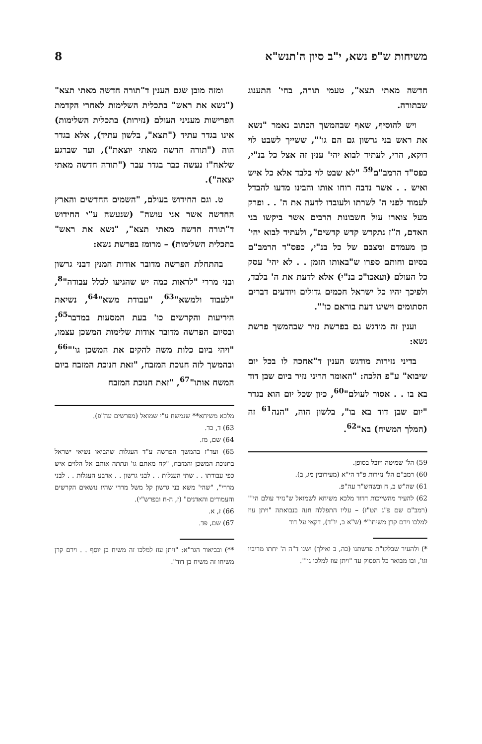משיחות ש"פ נשא, י"ב סיון ה'תנש"א 8
חדשה מאתי תצא", טעמי תורה, בחי' התענוג שבתורה.
ויש להוסיף, שאף שבהמשך הכתוב נאמר "נשא את ראש בני גרשון גם הם גו'", ששייך לשבט לוי דוקא, הרי, לעתיד לבוא יהי' ענין זה אצל כל בנ"י, כפס"ד הרמב"ם<sup>59</sup> "לא שבט לוי בלבד אלא כל איש ואיש . . אשר נדבה רוחו אותו והבינו מדעו להבדל לעמוד לפני ה' לשרתו ולעובדו לדעה את ה' . . ופרק מעל צוארו עול חשבונות הרבים אשר ביקשו בני האדם, ה"ז נתקדש קדש קדשים", ולעתיד לבוא יהי' כן מעמדם ומצבם של כל בנ"י, כפס"ד הרמב"ם בסיום וחותם ספרו ש"באותו הזמן . . לא יהי' עסק כל העולם (ועאכו"כ בנ"י) אלא לדעת את ה' בלבד, ולפיכך יהיו כל ישראל חכמים גדולים ויודעים דברים הסתומים וישיגו דעת בוראם כו'".
וענין זה מודגש גם בפרשת נזיר שבהמשך פרשת נשא:
בדיני נזירות מודגש הענין ד"אחכה לו בכל יום שיבוא" ע"פ הלכה: "האומר הריני נזיר ביום שבן דוד בא בו . . אסור לעולם"<sup>60</sup>, כיון שכל יום הוא בגדר "יום שבן דוד בא בו", בלשון הוה, "הנה<sup>61</sup> זה (המלך המשיח) בא"<sup>62</sup>.
59) הל' שמיטה ויובל בסופן.
60) רמב"ם הל' נזירות פ"ד הי"א (מעירובין מג, ב).
61) שה"ש ב, ח ובשהש"ר עה"פ.
62) להעיר מהשייכות דדוד מלכא משיחא לשמואל ש"נזיר עולם הי'" (רמב"ם שם פ"ג הט"ז) – עליו התפללה חנה בנבואתה "ויתן עוז למלכו וירם קרן משיחו"* (ש"א ב, יו"ד), דקאי על דוד
*) ולהעיר שבלקו"ת פרשתנו (כה, ב ואילך) ישנו ד"ה ה' יחתו מריביו וגו', ובו מבואר כל הפסוק עד "ויתן עוז למלכו גו'".
ומזה מובן שגם הענין ד"תורה חדשה מאתי תצא" ("נשא את ראש" בתכלית השלימות לאחרי הקדמת הפרישות מעניני העולם (נזירות) בתכלית השלימות) אינו בגדר עתיד ("תצא", בלשון עתיד), אלא בגדר הוה ("תורה חדשה מאתי יוצאת"), ועד שברגע שלאח"ז נעשה כבר בגדר עבר ("תורה חדשה מאתי יצאה").
ט. וגם החידוש בעולם, "השמים החדשים והארץ החדשה אשר אני עושה" (שנעשה ע"י החידוש ד"תורה חדשה מאתי תצא", "נשא את ראש" בתכלית השלימות) – מרומז בפרשת נשא:
בהתחלת הפרשה מדובר אודות המנין דבני גרשון ובני מררי "לראות כמה יש שהגיעו לכלל עבודה"<sup>8</sup>, "לעבוד ולמשא"<sup>63</sup>, "עבודת משא"<sup>64</sup>, נשיאת היריעות והקרשים כו' בעת המסעות במדבר<sup>65</sup>; ובסיום הפרשה מדובר אודות שלימות המשכן עצמו, "ויהי ביום כלות משה להקים את המשכן גו'"<sup>66</sup>, ובהמשך לזה חנוכת המזבח, "זאת חנוכת המזבח ביום המשח אותו"<sup>67</sup>, "זאת חנוכת המזבח
מלכא משיחא** שנמשח ע"י שמואל (מפרשים עה"פ).
63) ד, כד.
64) שם, מז.
65) ועד"ז בהמשך הפרשה ע"ד העגלות שהביאו נשיאי ישראל בחנוכת המשכן והמזבח, "קח מאתם גו' ונתתה אותם אל הלוים איש כפי עבודתו . . שתי העגלות . . לבני גרשון . . ארבע העגלות . . לבני מררי", "שהי' משא בני גרשון קל משל מררי שהיו נושאים הקרשים והעמודים והאדנים" (ז, ה-ח ובפרש"י).
66) ז, א.
67) שם, פד.
**) ובביאור הגר"א: "ויתן עוז למלכו זה משיח בן יוסף . . וירם קרן משיחו זה משיח בן דוד".